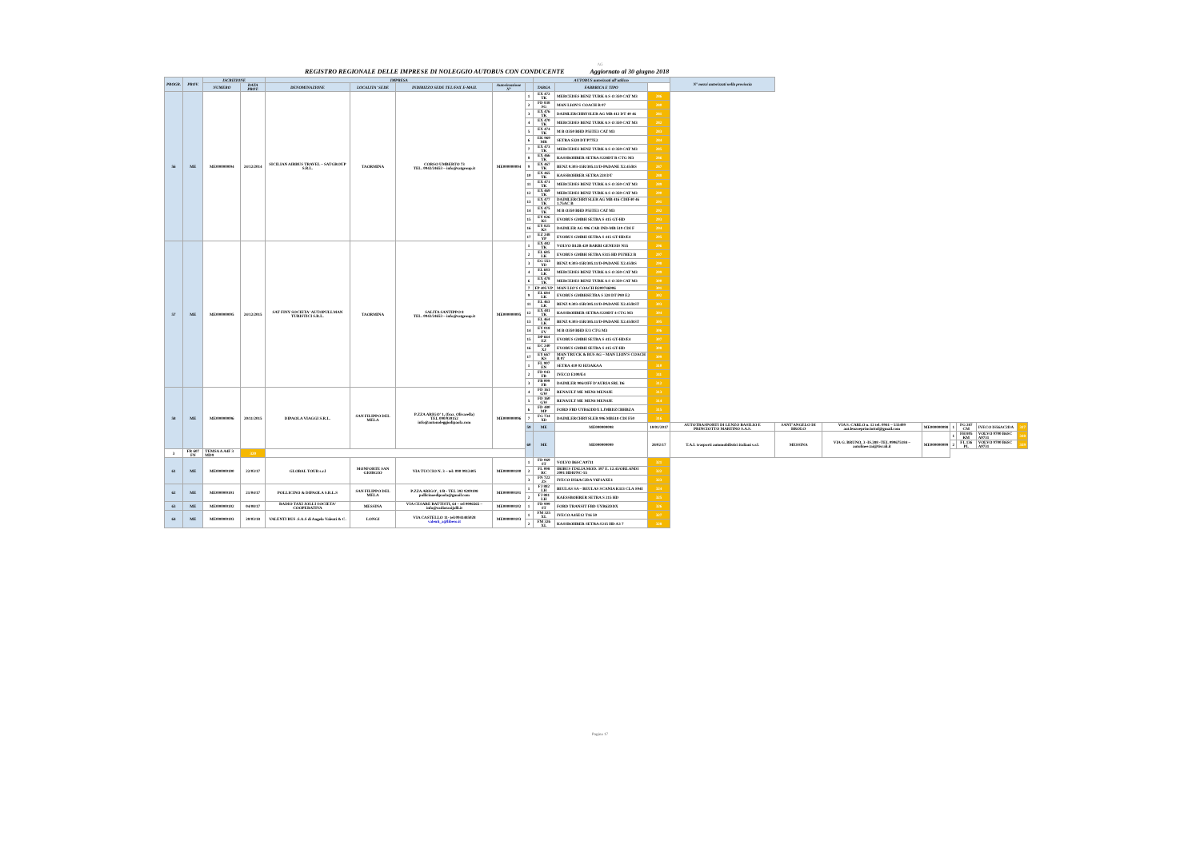AG
REGISTRO REGIONALE DELLE IMPRESE DI NOLEGGIO AUTOBUS CON CONDUCENTE Aggiornato al 30 giugno 2018
| PROGR. | PROV. | ISCRIZIONE | | IMPRESA | | | | | AUTOBUS autorizzati all'utilizzo | | | N° mezzi autorizzati nella provincia | | | | | | | |
| --- | --- | --- | --- | --- | --- | --- | --- | --- | --- | --- | --- | --- | --- | --- | --- | --- | --- | --- | --- |
| | | NUMERO | DATA PROT. | DENOMINAZIONE | LOCALITA' SEDE | INDIRIZZO SEDE TEL/FAX E-MAIL | Autorizzazione N° | | TARGA | FABBRICA E TIPO | | | | | | | | | |
| 56 | ME | ME000000094 | 24/12/2014 | SICILIAN AIRBUS TRAVEL – SATGROUP S.R.L. | TAORMINA | CORSO UMBERTO 73 TEL. 0942/24653 – info@satgroup.it | ME000000094 | 1 | EX 472 TK | MERCEDES BENZ TURK A S O 350 CAT M3 | 286 | | | | | | | | |
| | | | | | | | | 2 | FD 838 SG | MAN LION'S COACH R 07 | 280 | | | | | | | | |
| | | | | | | | | 3 | EX 476 TK | DAIMLERCHRYSLER AG MB 412 DT 40 46 | 281 | | | | | | | | |
| | | | | | | | | 4 | EX 470 TK | MERCEDES BENZ TURK A S O 350 CAT M3 | 282 | | | | | | | | |
| | | | | | | | | 5 | EX 474 TK | M B O350 RHD P55TE3 CAT M3 | 283 | | | | | | | | |
| | | | | | | | | 6 | EK 969 MR | SETRA S328 DT/P77E2 | 284 | | | | | | | | |
| | | | | | | | | 7 | EX 473 TK | MERCEDES BENZ TURK A S O 350 CAT M3 | 285 | | | | | | | | |
| | | | | | | | | 8 | EX 466 TK | KASSBOHRER SETRA S228DT R CTG M3 | 286 | | | | | | | | |
| | | | | | | | | 9 | EX 467 TK | BENZ 0.303-15R/385.11/D-PADANE X2.45/RS | 287 | | | | | | | | |
| | | | | | | | | 10 | EX 465 TK | KASSBOHRER SETRA 228 DT | 288 | | | | | | | | |
| | | | | | | | | 11 | EX 471 TK | MERCEDES BENZ TURK A S O 350 CAT M3 | 289 | | | | | | | | |
| | | | | | | | | 12 | EX 469 TK | MERCEDES BENZ TURK A S O 350 CAT M3 | 290 | | | | | | | | |
| | | | | | | | | 13 | EX 477 TK | DAIMLERCHRYSLER AG MB 416 CDIF40 46 1.75AC B | 291 | | | | | | | | |
| | | | | | | | | 14 | EX 475 TK | M B O350 RHD P55TE3 CAT M3 | 292 | | | | | | | | |
| | | | | | | | | 15 | EY 826 KS | EVOBUS GMBH SETRA S 415 GT-HD | 293 | | | | | | | | |
| | | | | | | | | 16 | EY 825 KS | DAIMLER AG 906 CAR IND-MB 519 CDI F | 294 | | | | | | | | |
| | | | | | | | | 17 | EZ 248 YP | EVOBUS GMBH SETRA S 415 GT-HD/E4 | 295 | | | | | | | | |
| 57 | ME | ME000000095 | 24/12/2015 | SAT FINY SOCIETA' AUTOPULLMAN TURISTICI S.R.L. | TAORMINA | SALITA SANTIPPO 8 TEL. 0942/24653 – info@satgroup.it | ME000000095 | 1 | EX 482 TK | VOLVO B12B 420 BARBI GENESIS N55 | 296 | | | | | | | | |
| | | | | | | | | 2 | EL 685 LK | EVOBUS GMBH SETRA S315 HD P57HE2 B | 297 | | | | | | | | |
| | | | | | | | | 3 | EG 553 YD | BENZ 0.303-15R/385.11/D-PADANE X2.45/RS | 298 | | | | | | | | |
| | | | | | | | | 4 | EL 683 LK | MERCEDES BENZ TURK A S O 350 CAT M3 | 299 | | | | | | | | |
| | | | | | | | | 6 | EX 478 TK | MERCEDES BENZ TURK A S O 350 CAT M3 | 300 | | | | | | | | |
| | | | | | | | | 7 | FP 405 VP | MAN LIO'S COACH R200746006 | 301 | | | | | | | | |
| | | | | | | | | 9 | EL 684 LK | EVOBUS GMBHSETRA S 328 DT P80 E2 | 302 | | | | | | | | |
| | | | | | | | | 11 | EL 463 LK | BENZ 0.303-15R/385.11/D-PADANE X2.45/RST | 303 | | | | | | | | |
| | | | | | | | | 12 | EX 481 TK | KASSBOHRER SETRA S228DT 4 CTG M3 | 304 | | | | | | | | |
| | | | | | | | | 13 | EL 464 LK | BENZ 0.303-15R/385.11/D-PADANE X2.45/RST | 305 | | | | | | | | |
| | | | | | | | | 14 | EY 018 FV | M B O350 RHD E/3 CTG M3 | 306 | | | | | | | | |
| | | | | | | | | 15 | DP 664 EZ | EVOBUS GMBH SETRA S 415 GT-HD/E4 | 307 | | | | | | | | |
| | | | | | | | | 16 | EC 240 XJ | EVOBUS GMBH SETRA S 415 GT-HD | 308 | | | | | | | | |
| | | | | | | | | 17 | EY 667 KS | MAN TRUCK & BUS AG – MAN LION'S COACH R 07 | 309 | | | | | | | | |
| | | | | | | | | 1 | FL 907 EN | SETRA 410 02 HJ3AKAA | 310 | | | | | | | | |
| | | | | | | | | 2 | FD 043 FB | IVECO E100/E4 | 311 | | | | | | | | |
| | | | | | | | | 3 | FB 099 FB | DAIMLER 906/OFF D'AURIA SRL D6 | 312 | | | | | | | | |
| 58 | ME | ME000000096 | 20/11/2015 | DIPAOLA VIAGGI S.R.L. | SAN FILIPPO DEL MELA | P.ZZA ARIGO' 1, (fraz. Olivarella) TEL 090/939152 info@autonoleggiodipaola.com | ME000000096 | 4 | FD 161 GW | RENAULT ME MEN4 MEN4JE | 313 | | | | | | | | |
| | | | | | | | | 5 | FD 160 GW | RENAULT ME MEN4 MEN4JE | 314 | | | | | | | | |
| | | | | | | | | 6 | FD 480 MP | FORD FBD UYR62DDX LJMBDZCBHBZA | 315 | | | | | | | | |
| | | | | | | | | 7 | FG 734 XD | DAIMLERCHRYSLER 906 MB518 CDI F50 | 316 | | | | | | | | |
| | | | | | | | | 59 | ME | ME000000098 | 10/01/2017 | AUTOTRASPORTI DI LENZO BASILIO E PRINCIOTTO MARTINO S.A.S. | SANT'ANGELO DI BROLO | VIA S. CARLO n. 12 tel. 0941 – 533499 aut.lenzoeprinciottol@gmail.com | ME000000098 | 1 | FG 287 CM | IVECO IS56AC2DA | 317 |
| | | | | | | | | 60 | ME | ME000000099 | 28/02/17 | T.A.I. trasporti automobilistici italiani s.r.l. | MESSINA | VIA G. BRUNO, 3 -IS.288 -TEL 090675184 – autolinee.tai@tiscali.it | ME000000099 | 1 | FH 805 KM | VOLVO 9700 B6SC A9731 | 318 |
| | | | | | | | | | | | | | | | | 2 | FL 136 PL | VOLVO 9700 B6SC A9731 | 319 |
| 3 | FR 607 FN | TEMSA A A4F 3 MD9 | 320 | | | | | | | | | | | | | | | | |
| 61 | ME | ME000000100 | 22/03/17 | GLOBAL TOUR s.r.l | MONFORTE SAN GIORGIO | VIA TUCCIO N. 3 – tel: 090 9912405 | ME000000100 | 1 | FD 069 ST | VOLVO B6SC A9731 | 321 | | | | | | | | |
| | | | | | | | | 2 | FL 098 RC | IRIBUS ITALIA MOD. 397 E. 12.43/ORLANDI 2001 HDH/NC-55 | 322 | | | | | | | | |
| | | | | | | | | 3 | FN 722 ZS | IVECO IS56AC2DA V6F1AXE1 | 323 | | | | | | | | |
| 62 | ME | ME000000101 | 21/04/17 | POLLICINO & DIPAOLA S.R.L.S | SAN FILIPPO DEL MELA | P.ZZA ARIGO', 1/B - TEL 392 9209108 pollicinoedipaola@gmail.com | ME000000101 | 1 | FJ 882 LH | BEULAS SA – BEULAS SCANIA K113 CLA S94I | 324 | | | | | | | | |
| | | | | | | | | 2 | FJ 881 LH | KAESSBOHRER SETRA S 215 HD | 325 | | | | | | | | |
| 63 | ME | ME000000102 | 04/08/17 | RADIO TAXI JOLLI SOCIETA' COOPERATIVA | MESSINA | VIA CESARE BATTISTI, 64 – tel 0906565 – info@radiotaxijolli.it | ME000000102 | 1 | FD 909 ST | FORD TRANSIT FBD UYR62DDX | 326 | | | | | | | | |
| 64 | ME | ME000000103 | 20/03/18 | VALENTI BUS .S.A.S di Angelo Valenti & C. | LONGI | VIA CASTELLO 11- tel:0941485028 valenti_a@libero.it | ME000000103 | 1 | FM 325 XL | IVECO A45E12 T16 50 | 327 | | | | | | | | |
| | | | | | | | | 2 | FM 326 XL | KASSBOHRER SETRA S215 HD A3 7 | 328 | | | | | | | | |
Pagina 17